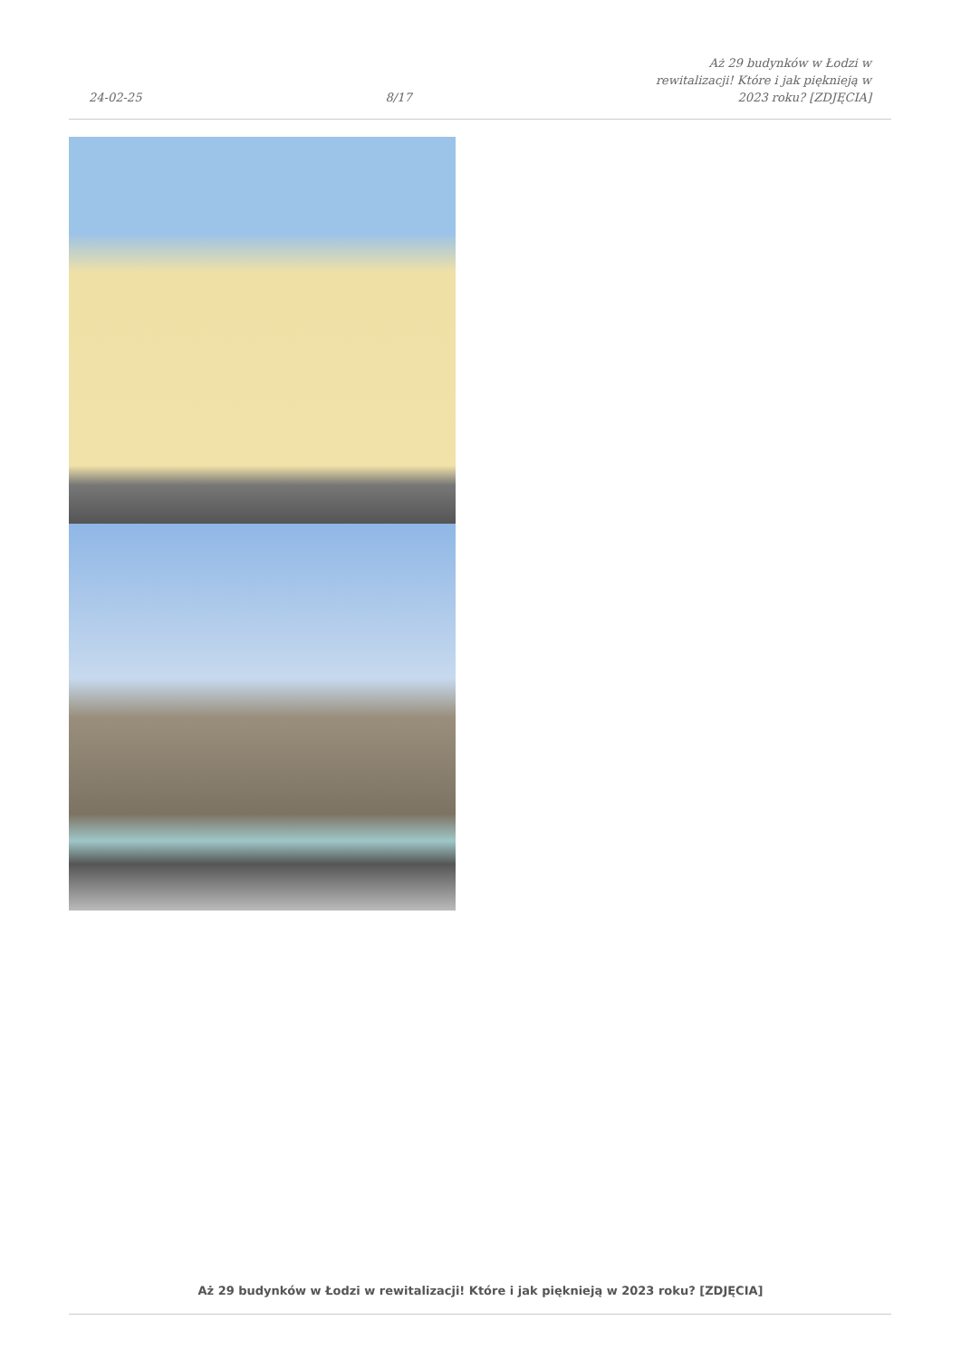24-02-25 8/17 Aż 29 budynków w Łodzi w
rewitalizacji! Które i jak pięknieją w
2023 roku? [ZDJĘCIA]
Aż 29 budynków w Łodzi w rewitalizacji! Które i jak pięknieją w 2023 roku? [ZDJĘCIA]